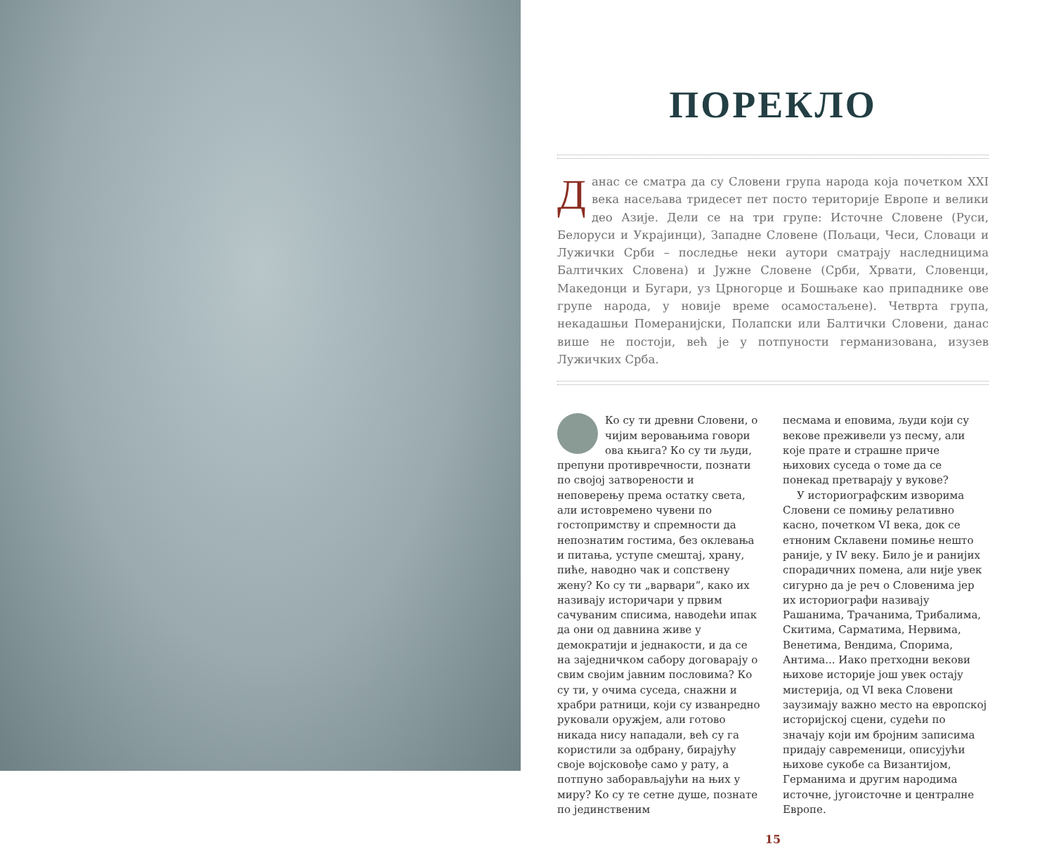ПОРЕКЛО
Данас се сматра да су Словени група народа која почетком XXI века насељава тридесет пет посто територије Европе и велики део Азије. Дели се на три групе: Источне Словене (Руси, Белоруси и Украјинци), Западне Словене (Пољаци, Чеси, Словаци и Лужички Срби – последње неки аутори сматрају наследницима Балтичких Словена) и Јужне Словене (Срби, Хрвати, Словенци, Македонци и Бугари, уз Црногорце и Бошњаке као припаднике ове групе народа, у новије време осамостаљене). Четврта група, некадашњи Померанијски, Полапски или Балтички Словени, данас више не постоји, већ је у потпуности германизована, изузев Лужичких Срба.
Ко су ти древни Словени, о чијим веровањима говори ова књига? Ко су ти људи, препуни противречности, познати по својој затворености и неповерењу према остатку света, али истовремено чувени по гостопримству и спремности да непознатим гостима, без оклевања и питања, уступе смештај, храну, пиће, наводно чак и сопствену жену? Ко су ти „варвари“, како их називају историчари у првим сачуваним списима, наводећи ипак да они од давнина живе у демократији и једнакости, и да се на заједничком сабору договарају о свим својим јавним пословима? Ко су ти, у очима суседа, снажни и храбри ратници, који су изванредно руковали оружјем, али готово никада нису нападали, већ су га користили за одбрану, бирајућу своје војсковође само у рату, а потпуно заборављајући на њих у миру? Ко су те сетне душе, познате по јединственим
песмама и еповима, људи који су векове преживели уз песму, али које прате и страшне приче њихових суседа о томе да се понекад претварају у вукове?
У историографским изворима Словени се помињу релативно касно, почетком VI века, док се етноним Склавени помиње нешто раније, у IV веку. Било је и ранијих спорадичних помена, али није увек сигурно да је реч о Словенима јер их историографи називају Рашанима, Трачанима, Трибалима, Скитима, Сарматима, Нервима, Венетима, Вендима, Спорима, Антима... Иако претходни векови њихове историје још увек остају мистерија, од VI века Словени заузимају важно место на европској историјској сцени, судећи по значају који им бројним записима придају савременици, описујући њихове сукобе са Византијом, Германима и другим народима источне, југоисточне и централне Европе.
15